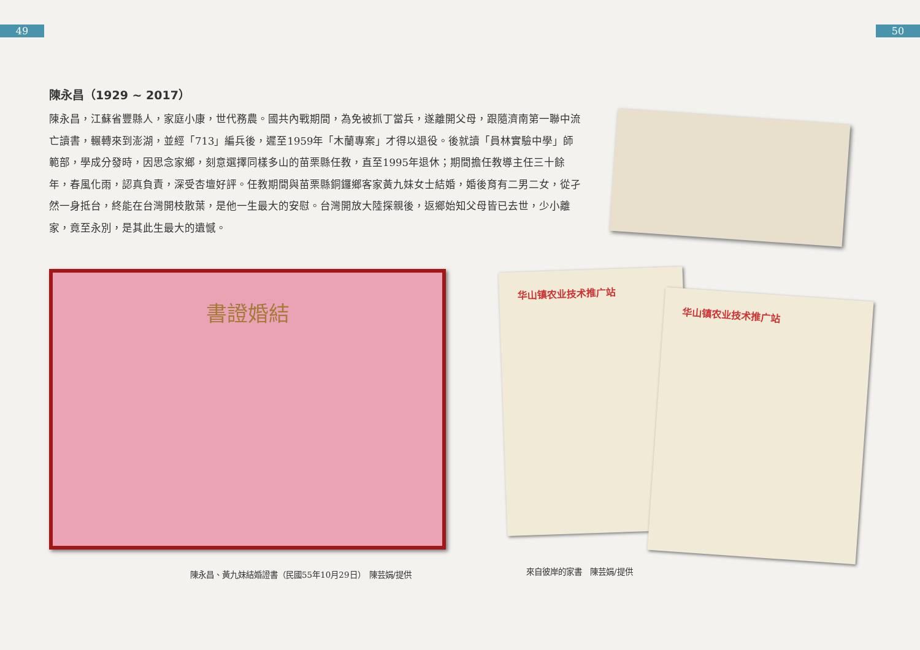49 50
陳永昌（1929 ~ 2017）
陳永昌，江蘇省豐縣人，家庭小康，世代務農。國共內戰期間，為免被抓丁當兵，遂離開父母，跟隨濟南第一聯中流亡讀書，輾轉來到澎湖，並經「713」編兵後，遲至1959年「木蘭專案」才得以退役。後就讀「員林實驗中學」師範部，學成分發時，因思念家鄉，刻意選擇同樣多山的苗栗縣任教，直至1995年退休；期間擔任教導主任三十餘年，春風化雨，認真負責，深受杏壇好評。任教期間與苗栗縣銅鑼鄉客家黃九妹女士結婚，婚後育有二男二女，從孑然一身抵台，終能在台灣開枝散葉，是他一生最大的安慰。台灣開放大陸探親後，返鄉始知父母皆已去世，少小離家，竟至永別，是其此生最大的遺憾。
書證婚結 华山镇农业技术推广站
华山镇农业技术推广站
陳永昌、黃九妹結婚證書（民國55年10月29日）　陳芸娟/提供
來自彼岸的家書　陳芸娟/提供